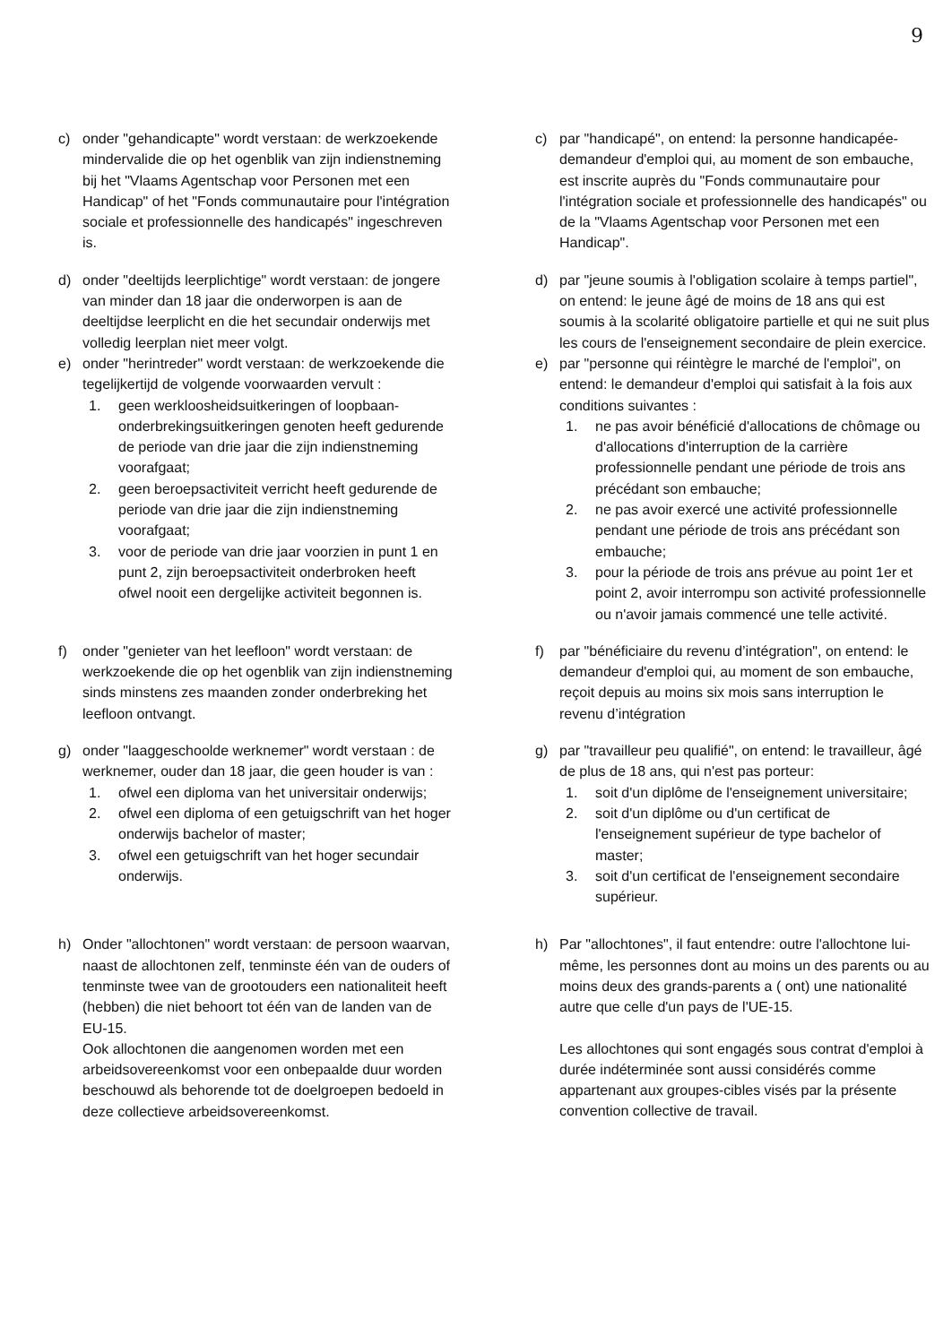9
c) onder "gehandicapte" wordt verstaan: de werkzoekende mindervalide die op het ogenblik van zijn indienstneming bij het "Vlaams Agentschap voor Personen met een Handicap" of het "Fonds communautaire pour l'intégration sociale et professionnelle des handicapés" ingeschreven is.
c) par "handicapé", on entend: la personne handicapée-demandeur d'emploi qui, au moment de son embauche, est inscrite auprès du "Fonds communautaire pour l'intégration sociale et professionnelle des handicapés" ou de la "Vlaams Agentschap voor Personen met een Handicap".
d) onder "deeltijds leerplichtige" wordt verstaan: de jongere van minder dan 18 jaar die onderworpen is aan de deeltijdse leerplicht en die het secundair onderwijs met volledig leerplan niet meer volgt.
d) par "jeune soumis à l'obligation scolaire à temps partiel", on entend: le jeune âgé de moins de 18 ans qui est soumis à la scolarité obligatoire partielle et qui ne suit plus les cours de l'enseignement secondaire de plein exercice.
e) onder "herintreder" wordt verstaan: de werkzoekende die tegelijkertijd de volgende voorwaarden vervult :
1. geen werkloosheidsuitkeringen of loopbaan-onderbrekingsuitkeringen genoten heeft gedurende de periode van drie jaar die zijn indienstneming voorafgaat;
2. geen beroepsactiviteit verricht heeft gedurende de periode van drie jaar die zijn indienstneming voorafgaat;
3. voor de periode van drie jaar voorzien in punt 1 en punt 2, zijn beroepsactiviteit onderbroken heeft ofwel nooit een dergelijke activiteit begonnen is.
e) par "personne qui réintègre le marché de l'emploi", on entend: le demandeur d'emploi qui satisfait à la fois aux conditions suivantes :
1. ne pas avoir bénéficié d'allocations de chômage ou d'allocations d'interruption de la carrière professionnelle pendant une période de trois ans précédant son embauche;
2. ne pas avoir exercé une activité professionnelle pendant une période de trois ans précédant son embauche;
3. pour la période de trois ans prévue au point 1er et point 2, avoir interrompu son activité professionnelle ou n'avoir jamais commencé une telle activité.
f) onder "genieter van het leefloon" wordt verstaan: de werkzoekende die op het ogenblik van zijn indienstneming sinds minstens zes maanden zonder onderbreking het leefloon ontvangt.
f) par "bénéficiaire du revenu d’intégration", on entend: le demandeur d'emploi qui, au moment de son embauche, reçoit depuis au moins six mois sans interruption le revenu d’intégration
g) onder "laaggeschoolde werknemer" wordt verstaan : de werknemer, ouder dan 18 jaar, die geen houder is van :
1. ofwel een diploma van het universitair onderwijs;
2. ofwel een diploma of een getuigschrift van het hoger onderwijs bachelor of master;
3. ofwel een getuigschrift van het hoger secundair onderwijs.
g) par "travailleur peu qualifié", on entend: le travailleur, âgé de plus de 18 ans, qui n'est pas porteur:
1. soit d'un diplôme de l'enseignement universitaire;
2. soit d'un diplôme ou d'un certificat de l'enseignement supérieur de type bachelor of master;
3. soit d'un certificat de l'enseignement secondaire supérieur.
h) Onder "allochtonen" wordt verstaan: de persoon waarvan, naast de allochtonen zelf, tenminste één van de ouders of tenminste twee van de grootouders een nationaliteit heeft (hebben) die niet behoort tot één van de landen van de EU-15.
Ook allochtonen die aangenomen worden met een arbeidsovereenkomst voor een onbepaalde duur worden beschouwd als behorende tot de doelgroepen bedoeld in deze collectieve arbeidsovereenkomst.
h) Par "allochtones", il faut entendre: outre l'allochtone lui-même, les personnes dont au moins un des parents ou au moins deux des grands-parents a ( ont) une nationalité autre que celle d'un pays de l'UE-15.
Les allochtones qui sont engagés sous contrat d'emploi à durée indéterminée sont aussi considérés comme appartenant aux groupes-cibles visés par la présente convention collective de travail.